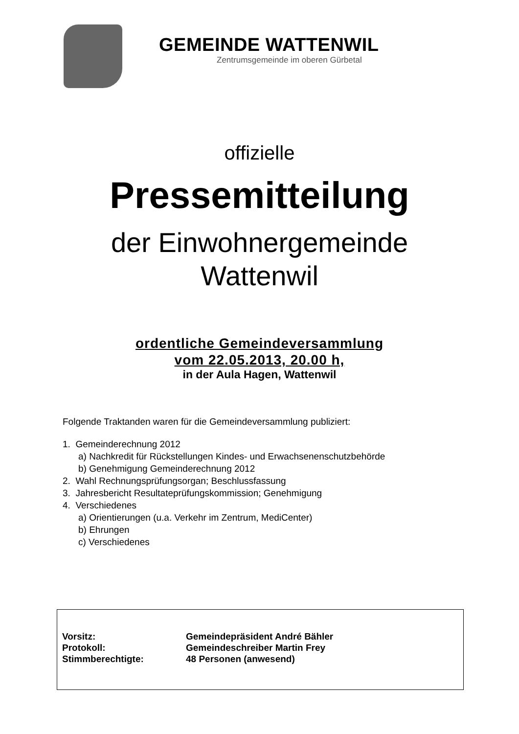GEMEINDE WATTENWIL
Zentrumsgemeinde im oberen Gürbetal
offizielle
Pressemitteilung
der Einwohnergemeinde
Wattenwil
ordentliche Gemeindeversammlung
vom 22.05.2013, 20.00 h,
in der Aula Hagen, Wattenwil
Folgende Traktanden waren für die Gemeindeversammlung publiziert:
1. Gemeinderechnung 2012
a) Nachkredit für Rückstellungen Kindes- und Erwachsenenschutzbehörde
b) Genehmigung Gemeinderechnung 2012
2. Wahl Rechnungsprüfungsorgan; Beschlussfassung
3. Jahresbericht Resultateprüfungskommission; Genehmigung
4. Verschiedenes
a) Orientierungen (u.a. Verkehr im Zentrum, MediCenter)
b) Ehrungen
c) Verschiedenes
| Vorsitz: | Gemeindepräsident André Bähler |
| Protokoll: | Gemeindeschreiber Martin Frey |
| Stimmberechtigte: | 48 Personen (anwesend) |